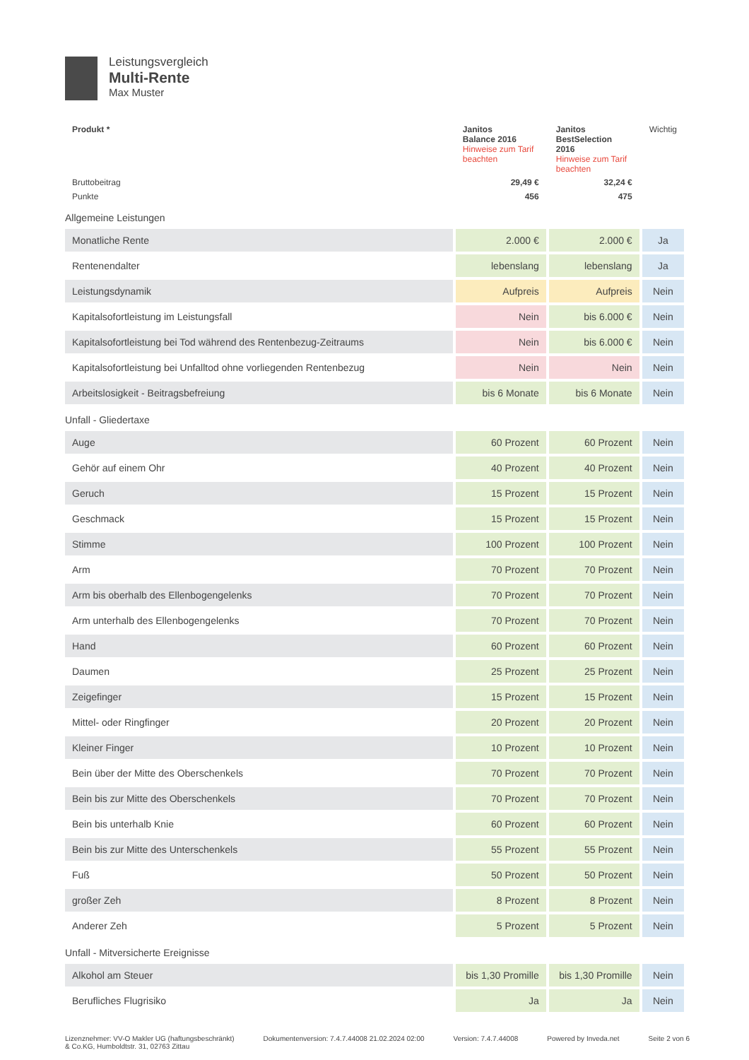Leistungsvergleich
Multi-Rente
Max Muster
| Produkt * | Janitos Balance 2016 Hinweise zum Tarif beachten | Janitos BestSelection 2016 Hinweise zum Tarif beachten | Wichtig |
| --- | --- | --- | --- |
| Bruttobeitrag | 29,49 € | 32,24 € | |
| Punkte | 456 | 475 | |
| Allgemeine Leistungen | | | |
| Monatliche Rente | 2.000 € | 2.000 € | Ja |
| Rentenendalter | lebenslang | lebenslang | Ja |
| Leistungsdynamik | Aufpreis | Aufpreis | Nein |
| Kapitalsofortleistung im Leistungsfall | Nein | bis 6.000 € | Nein |
| Kapitalsofortleistung bei Tod während des Rentenbezug-Zeitraums | Nein | bis 6.000 € | Nein |
| Kapitalsofortleistung bei Unfalltod ohne vorliegenden Rentenbezug | Nein | Nein | Nein |
| Arbeitslosigkeit - Beitragsbefreiung | bis 6 Monate | bis 6 Monate | Nein |
| Unfall - Gliedertaxe | | | |
| Auge | 60 Prozent | 60 Prozent | Nein |
| Gehör auf einem Ohr | 40 Prozent | 40 Prozent | Nein |
| Geruch | 15 Prozent | 15 Prozent | Nein |
| Geschmack | 15 Prozent | 15 Prozent | Nein |
| Stimme | 100 Prozent | 100 Prozent | Nein |
| Arm | 70 Prozent | 70 Prozent | Nein |
| Arm bis oberhalb des Ellenbogengelenks | 70 Prozent | 70 Prozent | Nein |
| Arm unterhalb des Ellenbogengelenks | 70 Prozent | 70 Prozent | Nein |
| Hand | 60 Prozent | 60 Prozent | Nein |
| Daumen | 25 Prozent | 25 Prozent | Nein |
| Zeigefinger | 15 Prozent | 15 Prozent | Nein |
| Mittel- oder Ringfinger | 20 Prozent | 20 Prozent | Nein |
| Kleiner Finger | 10 Prozent | 10 Prozent | Nein |
| Bein über der Mitte des Oberschenkels | 70 Prozent | 70 Prozent | Nein |
| Bein bis zur Mitte des Oberschenkels | 70 Prozent | 70 Prozent | Nein |
| Bein bis unterhalb Knie | 60 Prozent | 60 Prozent | Nein |
| Bein bis zur Mitte des Unterschenkels | 55 Prozent | 55 Prozent | Nein |
| Fuß | 50 Prozent | 50 Prozent | Nein |
| großer Zeh | 8 Prozent | 8 Prozent | Nein |
| Anderer Zeh | 5 Prozent | 5 Prozent | Nein |
| Unfall - Mitversicherte Ereignisse | | | |
| Alkohol am Steuer | bis 1,30 Promille | bis 1,30 Promille | Nein |
| Berufliches Flugrisiko | Ja | Ja | Nein |
Lizenznehmer: VV-O Makler UG (haftungsbeschränkt)
& Co.KG, Humboldtstr. 31, 02763 Zittau
Dokumentenversion: 7.4.7.44008 21.02.2024 02:00
Version: 7.4.7.44008 Powered by Inveda.net Seite 2 von 6